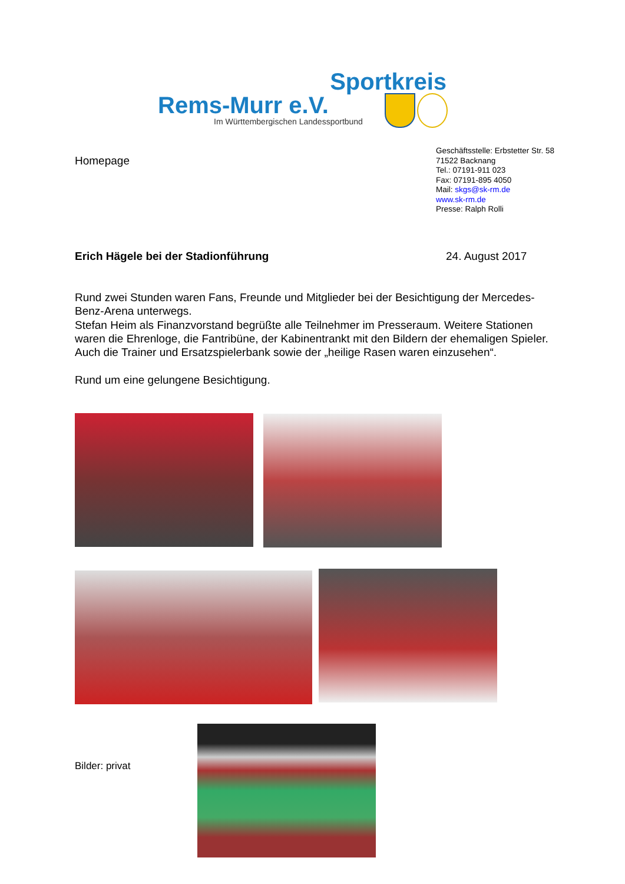Sportkreis
Rems-Murr e.V.
Im Württembergischen Landessportbund
Homepage
Geschäftsstelle: Erbstetter Str. 58
71522 Backnang
Tel.: 07191-911 023
Fax: 07191-895 4050
Mail: skgs@sk-rm.de
www.sk-rm.de
Presse: Ralph Rolli
Erich Hägele bei der Stadionführung
24. August 2017
Rund zwei Stunden waren Fans, Freunde und Mitglieder bei der Besichtigung der Mercedes-Benz-Arena unterwegs.
Stefan Heim als Finanzvorstand begrüßte alle Teilnehmer im Presseraum. Weitere Stationen waren die Ehrenloge, die Fantribüne, der Kabinentrankt mit den Bildern der ehemaligen Spieler. Auch die Trainer und Ersatzspielerbank sowie der „heilige Rasen waren einzusehen“.
Rund um eine gelungene Besichtigung.
Bilder: privat